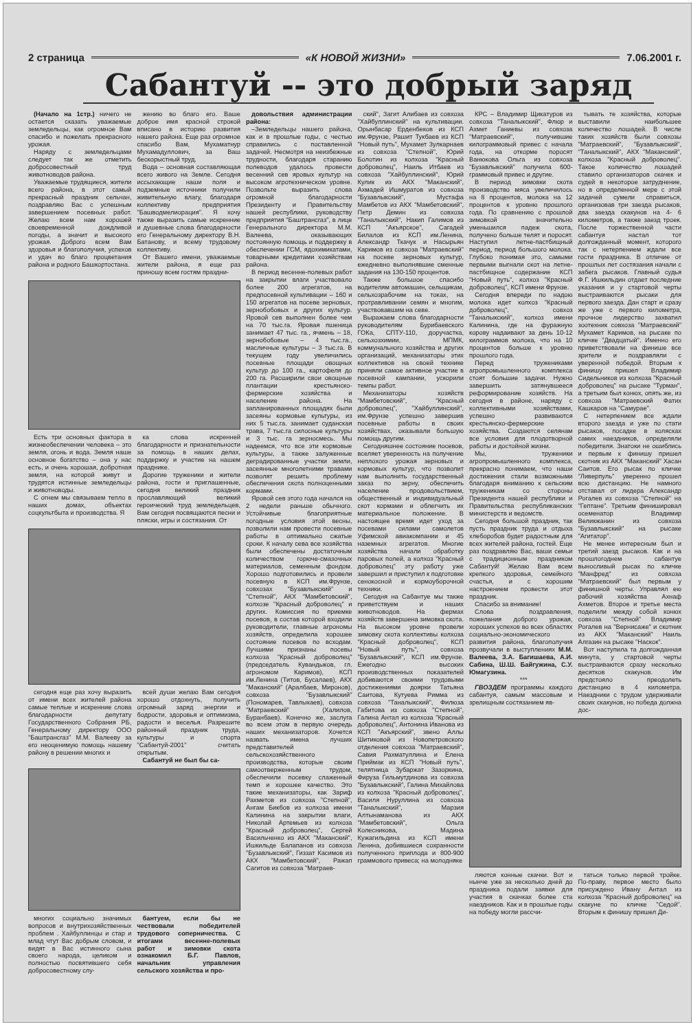2 страница «К НОВОЙ ЖИЗНИ» 7.06.2001 г.
Сабантуй -- это добрый заряд
(Начало на 1стр.) ничего не остается сказать уважаемые земледельцы, как огромное Вам спасибо и пожелать прекрасного урожая.
Наряду с земледельцами следует так же отметить добросовестный труд животноводов района.
Уважаемые трудящиеся, жители всего района, в этот самый прекрасный праздник сельчан, поздравляю Вас с успешным завершением посевных работ. Желаю всем нам хорошей своевременной дождливой погоды, а значит и высокого урожая. Доброго всем Вам здоровья и благополучия, успехов и удач во благо процветания района и родного Башкортостана.
жению во благо его. Ваше доброе имя красной строкой вписано в историю развития нашего района. Еще раз огромное спасибо Вам, Мухаматнур Мухамадуллович, за Ваш бескорыстный труд.
Вода – основная составляющая всего живого на Земле. Сегодня иссыхающие наши поля и подземные источники получили живительную влагу, благодаря коллективу предприятия "Башводмелиорация". Я хочу также выразить самые искренние и душевные слова благодарности его Генеральному директору В.Н. Батанову, и всему трудовому коллективу.
От Вашего имени, уважаемые жители района, я еще раз приношу всем гостям праздни-
Есть три основных фактора в жизнеобеспечении человека – это земля, огонь и вода. Земля наше основное богатство – она у нас есть, и очень хорошая, добротная земля, на которой живут и трудятся истинные земледельцы и животноводы.
С огнем мы связываем тепло в наших домах, объектах соцкультбыта и производства. Я
ка слова искренней благодарности и признательности за помощь в наших делах, поддержку и участие на нашем празднике.
Дорогие труженики и жители района, гости и приглашенные, сегодня великий праздник прославляющий великий героический труд земледельцев, Вам сегодня посвящаются песни и пляски, игры и состязания. От
сегодня еще раз хочу выразить от имени всех жителей района самые теплые и искренние слова благодарности депутату Государственного Собрания РБ, Генеральному директору ООО "Баштрансгаз" М.М. Валееву за его неоценимую помощь нашему району в решении многих и
всей души желаю Вам сегодня хорошо отдохнуть, получить огромный заряд энергии и бодрости, здоровья и оптимизма, радости и веселья. Разрешите районный праздник труда, культуры и спорта "Сабантуй-2001" считать открытым.
Сабантуй не был бы са-
многих социально значимых вопросов и внутрихозяйственных проблем . Хайбуллинцы и стар и млад чтут Вас добрым словом, и видят в Вас истинного сына своего народа, целиком и полностью посвятившего себя добросовестному слу-
бантуем, если бы не чествовали победителей трудового соперничества. С итогами весенне-полевых работ и зимовки скота ознакомил Б.Г. Павлов, начальник управления сельского хозяйства и про-
довольствия администрации района:
–Земледельцы нашего района, как и в прошлые годы, с честью справились с поставленной задачей. Несмотря на неизбежные трудности, благодаря старанию полеводов удалось провести весенний сев яровых культур на высоком агротехническом уровне. Позвольте выразить слова огромной благодарности Президенту и Правительству нашей республики, руководству предприятия "Баштрансгаз", в лице Генерального директора М.М. Валеева, оказывающих постоянную помощь и поддержку в обеспечении ГСМ, ядохимикатами, товарными кредитами хозяйствам района.
В период весенне-полевых работ на закрытии влаги участвовало более 200 агрегатов, на предпосевной культивации – 160 и 150 агрегатов на посеве зерновых, зернобобовых и других культур. Яровой сев выполнен более чем на 70 тыс.га. Яровая пшеница занимает 47 тыс. га., ячмень – 18, зернобобовые – 4 тыс.га., масличные культуры – 3 тыс.га. В текущем году увеличились посевные площади овощных культур до 100 га., картофеля до 200 га. Расширили свои овощные плантации крестьянско-фермерские хозяйства и население района. На запланированных площадях были засеяны кормовые культуры, из них 5 тыс.га. занимает суданская трава, 7 тыс.га силосные культуры и 3 тыс. га зерносмесь. Мы надеемся, что все эти кормовые культуры, а также залуженные деградированные участки земли, засеянные многолетними травами позволят решить проблему обеспечения скота полноценными кормами.
Яровой сев этого года начался на 2 недели раньше обычного. Устойчивые благоприятные погодные условия этой весны, позволили нам провести посевные работы в оптимально сжатые сроки. К началу сева все хозяйства были обеспечены достаточным количеством горюче-смазочных материалов, семенным фондом. Хорошо подготовились и провели посевную в КСП им.Фрунзе, совхозах "Бузавлыкский" и "Степной", АКХ "Мамбетовский", колхозе "Красный доброволец" и других. Комиссия по приемке посевов, в состав которой входили руководители, главные агрономы хозяйств, определила хорошее состояние посевов по всходам. Лучшими признаны посевы колхоза "Красный доброволец" (председатель Кувандыков, гл. агрономом Каримов), КСП им.Ленина (Титов, Бусалаев), АКХ "Маканский" (Аралбаев, Миронов), совхоза "Бузавлыкский" (Пономарев, Тавлыкаев), совхоза "Матраевский" (Халилов, Буранбаев). Конечно же, заслуга во всем этом в первую очередь наших механизаторов. Хочется назвать имена лучших представителей сельскохозяйственного производства, которые своим самоотверженным трудом, обеспечили посевку слаженный темп и хорошее качество. Это такие механизаторы, как Зариф Рахметов из совхоза "Степной", Ангам Бикбов из колхоза имени Калинина на закрытии влаги, Николай Артемьев из колхоза "Красный доброволец", Сергей Васильченко из АКХ "Маканский", Ишкильде Балапанов из совхоза "Бузавлыкский", Гиззат Касимов из АКХ "Мамбетовский", Ражап Сагитов из совхоза "Матраев-
ский", Загит Алибаев из совхоза "Хайбуллинский" на культивации. Орынбасар Ерденбеков из КСП им.Фрунзе, Рашит Тукбаев из КСП "Новый путь", Мухамет Зулкарнаев из совхоза "Степной", Юрий Болотин из колхоза "Красный доброволец", Наиль Итбаев из совхоза "Хайбуллинский", Юрий Кулик из АКХ "Маканский", Ахмадей Ишмуратов из совхоза "Бузавлыкский", Мустафа Мамбетов из АКХ "Мамбетовский", Петр Демин из совхоза "Таналыкский", Накип Галимов из КСП "Акъярское", Сагадей Билалов из КСП им.Ленина, Александр Ткачук и Насырьян Каримов из совхоза "Матраевский" на посеве зерновых культур, ежедневно выполнявшие сменные задания на 130-150 процентов.
Также большое спасибо водителям автомашин, сельщикам, сельхозрабочим на токах, на протравливании семян и многим, участвовавшим на севе.
Выражаем слова благодарности руководителям Бурибаевского ГОКа, СПТУ-110, доручастка, сельхозхимии, МПМК, коммунального хозяйства и других организаций, механизаторы этих коллективов на своей технике приняли самое активное участие в посевной кампании, ускорили темпы работ.
Механизаторы хозяйств "Мамбетовский", "Красный доброволец", "Хайбуллинский", им.Фрунзе успешно завершив посевные работы в своих хозяйствах, оказывали большую помощь другим.
Сегодняшнее состояние посевов, вселяет уверенность на получение неплохого урожая зерновых и кормовых культур, что позволит нам выполнить государственный заказ по зерну, обеспечить население продовольствием, общественный и индивидуальный скот кормами и облегчить их материальное положение. В настоящее время идет уход за посевами силами самолетов Уфимской авиакомпании и 45 наземных агрегатов. Многие хозяйства начали обработку паровых полей, а колхоз "Красный доброволец" эту работу уже завершил и приступил к подготовке сенокосной и кормоуборочной техники.
Сегодня на Сабантуе мы также приветствуем и наших животноводов. На фермах хозяйств завершена зимовка скота. На высоком уровне провели зимовку скота коллективы колхоза "Красный доброволец", КСП "Новый путь", совхоза "Бузавлыкский", КСП им.Фрунзе. Ежегодно высоких производственных показателей добиваются своими трудовыми достижениями доярки Татьяна Саитова, Кутуева Римма из совхоза "Таналыкский", Филюза Габитова из совхоза "Степной", Галина Антал из колхоза "Красный доброволец", Антонина Иванова из КСП "Акъярский", звено Аллы Шитиковой из Новопетровского отделения совхоза "Матраевский", Савия Рахматуллина и Елена Приймак из КСП "Новый путь", телятница Зубаржат Зазоркина, Фируза Гильмутдинова из совхоза "Бузавлыкский", Галина Михайлова из колхоза "Красный доброволец", Василя Нуруллина из совхоза "Таналыкский", Марзия Алтынаманова из АКХ "Мамбетовский", Ольга Колесникова, Мадина Кужагильдина из КСП имени Ленина, добившиеся сохранности полученного приплода и 800-900 граммового привеса; на молодняке
КРС – Владимир Щикатуров из совхоза "Таналыкский", Флюр и Ахмет Ганиевы из совхоза "Матраевский", получившие килограммовый привес с начала года, на откорме поросят Ванюкова Ольга из совхоза "Бузавлыкский" получила 600-граммовый привес и другие.
В период зимовки скота производство мяса увеличилось на 8 процентов, молока на 12 процентов к уровню прошлого года. По сравнению с прошлой зимовкой значительно уменьшился падеж скота, получено больше телят и поросят. Наступил летне-пастбищный период, период большого молока. Глубоко понимая это, самыми первыми выгнали скот на летне-пастбищное содержание КСП "Новый путь", колхоз "Красный доброволец", КСП имени Фрунзе.
Сегодня впереди по надою молока идет колхоз "Красный доброволец", совхоз "Таналыкский", колхоз имени Калинина, где на фуражную корову надаивают за день 10-12 килограммов молока, что на 10 процентов больше к уровню прошлого года.
Перед тружениками агропромышленного комплекса стоят большие задачи. Нужно завершить затянувшееся реформирование хозяйств. На сегодня в районе, наряду с коллективными хозяйствами, успешно развиваются крестьянско-фермерские хозяйства. Создаются селянам все условия для плодотворной работы и достойной жизни.
Мы, труженики агропромышленного комплекса, прекрасно понимаем, что наши достижения стали возможными благодаря вниманию к сельским труженикам со стороны Президента нашей республики и Правительства республиканских министерств и ведомств.
Сегодня большой праздник, так пусть праздник труда и отдыха хлеборобов будет радостным для всех жителей района, гостей. Еще раз поздравляю Вас, ваши семьи с традиционным праздником Сабантуй! Желаю Вам всем крепкого здоровья, семейного счастья, и с хорошим настроением провести этот праздник.
Спасибо за внимание!
Слова поздравления, пожелания доброго урожая, хороших успехов во всех областях социально-экономического развития района, благополучия прозвучали в выступлениях М.М. Валеева, З.А. Багишаева, А.И. Сабина, Ш.Ш. Байгужина, С.У. Юмагузина.
***
ГВОЗДЕМ программы каждого сабантуя, самым массовым и зрелищным состязанием яв-
тывать те хозяйства, которые выставили наибольшее количество лошадей. В числе таких хозяйств были совхозы "Матраевский", "Бузавлыкский", "Таналыкский", АКХ "Маканский", колхоза "Красный доброволец". Такое количество лошадей ставило организаторов скачек и судей в некоторое затруднение, но в определенной мере с этой задачей сумели справиться, организовав три заезда рысаков, два заезда скакунов на 4- 6 километров, а также заезд троек. После торжественной части сабантуя настал тот долгожданный момент, которого так с нетерпением ждали все гости праздника. В отличие от прошлых лет состязания начали с забега рысаков. Главный судья Ф.Г. Ишкильдин отдает последние указания и у стартовой черты выстраиваются рысаки для первого заезда. Дан старт и сразу же уже с первого километра, прочное лидерство захватил зоотехник совхоза "Матраевский" Мухамет Каримов, на рысаке по кличке "Двадцатый". Именно его приветствовали на финише все зрители и поздравляли с уверенной победой. Вторым к финишу пришел Владимир Сидельников из колхоза "Красный доброволец" на рысаке "Турман", а третьим был конюх, опять же, из совхоза "Матраевский Фатих Кашкаров на "Самурае".
С нетерпением все ждали второго заезда и уже по стати рысаков, посадке в колясках самих наездников, определяли победителя. Знатоки не ошиблись и первым к финишу пришел скотник из АКХ "Маканский" Хасан Саитов. Его рысак по кличке "Ливерпуль" уверенно прошел всю дистанцию. Не намного отставал от лидера Александр Рогалев из совхоза "Степной" на "Гептане". Третьим финишировал осеменатор Владимир Великжанин из совхоза "Бузавлыкский" на рысаке "Агитатор".
Не менее интересным был и третий заезд рысаков. Как и на прошлогоднем сабантуе выносливый рысак по кличке "Манфред" из совхоза "Матраевский" был первым у финишной черты. Управлял ею рабочий хозяйства Ахнаф Ахметов. Второе и третье места поделили между собой конюх совхоза "Степной" Владимир Рогалев на "Вернисаже" и скотник из АКХ "Маканский" Наиль Алгазин на рысаке "Наскок".
Вот наступила та долгожданная минута, у стартовой черты выстраиваются сразу несколько десятков скакунов. Им предстояло преодолеть дистанцию в 4 километра. Наездники с трудом удерживали своих скакунов, но победа должна дос-
ляются конные скачки. Вот и нынче уже за несколько дней до праздника подали заявки для участия в скачках более ста наездников. Как и в прошлые годы на победу могли рассчи-
таться только первой тройке. По-праву, первое место было присуждено Ивану Антал из колхоза "Красный доброволец" на скакуне по кличке "Седой". Вторым к финишу пришел Ди-